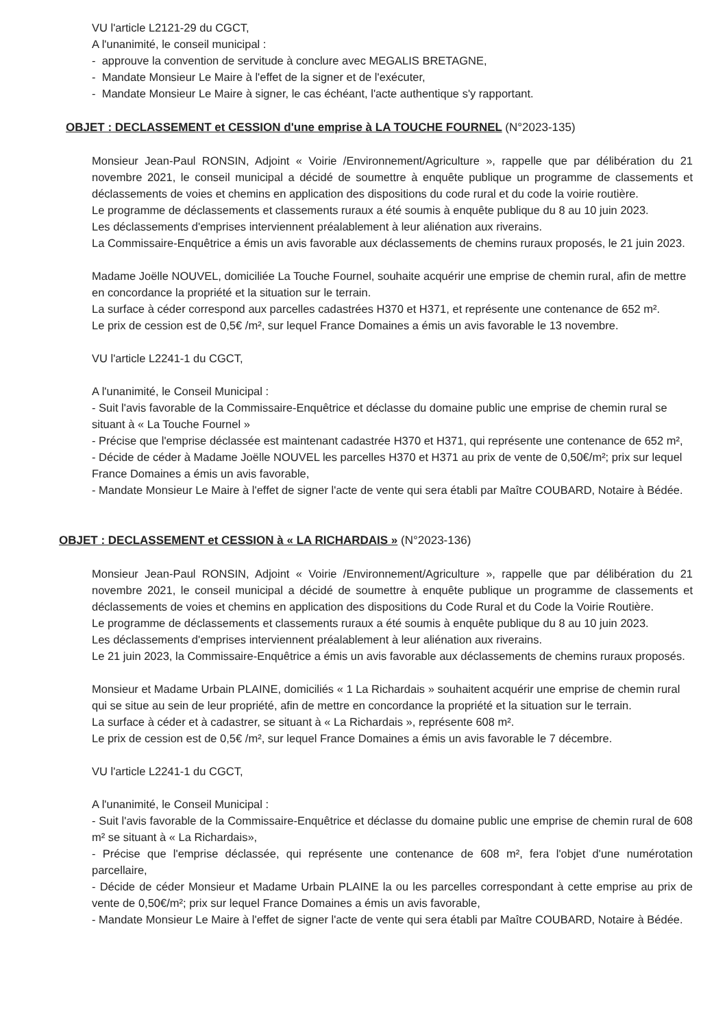VU l'article L2121-29 du CGCT,
A l'unanimité, le conseil municipal :
- approuve la convention de servitude à conclure avec MEGALIS BRETAGNE,
- Mandate Monsieur Le Maire à l'effet de la signer et de l'exécuter,
- Mandate Monsieur Le Maire à signer, le cas échéant, l'acte authentique s'y rapportant.
OBJET : DECLASSEMENT et CESSION d'une emprise à LA TOUCHE FOURNEL (N°2023-135)
Monsieur Jean-Paul RONSIN, Adjoint « Voirie /Environnement/Agriculture », rappelle que par délibération du 21 novembre 2021, le conseil municipal a décidé de soumettre à enquête publique un programme de classements et déclassements de voies et chemins en application des dispositions du code rural et du code la voirie routière.
Le programme de déclassements et classements ruraux a été soumis à enquête publique du 8 au 10 juin 2023.
Les déclassements d'emprises interviennent préalablement à leur aliénation aux riverains.
La Commissaire-Enquêtrice a émis un avis favorable aux déclassements de chemins ruraux proposés, le 21 juin 2023.
Madame Joëlle NOUVEL, domiciliée La Touche Fournel, souhaite acquérir une emprise de chemin rural, afin de mettre en concordance la propriété et la situation sur le terrain.
La surface à céder correspond aux parcelles cadastrées H370 et H371, et représente une contenance de 652 m².
Le prix de cession est de 0,5€ /m², sur lequel France Domaines a émis un avis favorable le 13 novembre.
VU l'article L2241-1 du CGCT,
A l'unanimité, le Conseil Municipal :
- Suit l'avis favorable de la Commissaire-Enquêtrice et déclasse du domaine public une emprise de chemin rural se situant à « La Touche Fournel »
- Précise que l'emprise déclassée est maintenant cadastrée H370 et H371, qui représente une contenance de 652 m²,
- Décide de céder à Madame Joëlle NOUVEL les parcelles H370 et H371 au prix de vente de 0,50€/m²; prix sur lequel France Domaines a émis un avis favorable,
- Mandate Monsieur Le Maire à l'effet de signer l'acte de vente qui sera établi par Maître COUBARD, Notaire à Bédée.
OBJET : DECLASSEMENT et CESSION à « LA RICHARDAIS » (N°2023-136)
Monsieur Jean-Paul RONSIN, Adjoint « Voirie /Environnement/Agriculture », rappelle que par délibération du 21 novembre 2021, le conseil municipal a décidé de soumettre à enquête publique un programme de classements et déclassements de voies et chemins en application des dispositions du Code Rural et du Code la Voirie Routière.
Le programme de déclassements et classements ruraux a été soumis à enquête publique du 8 au 10 juin 2023.
Les déclassements d'emprises interviennent préalablement à leur aliénation aux riverains.
Le 21 juin 2023, la Commissaire-Enquêtrice a émis un avis favorable aux déclassements de chemins ruraux proposés.
Monsieur et Madame Urbain PLAINE, domiciliés « 1 La Richardais » souhaitent acquérir une emprise de chemin rural qui se situe au sein de leur propriété, afin de mettre en concordance la propriété et la situation sur le terrain.
La surface à céder et à cadastrer, se situant à « La Richardais », représente 608 m².
Le prix de cession est de 0,5€ /m², sur lequel France Domaines a émis un avis favorable le 7 décembre.
VU l'article L2241-1 du CGCT,
A l'unanimité, le Conseil Municipal :
- Suit l'avis favorable de la Commissaire-Enquêtrice et déclasse du domaine public une emprise de chemin rural de 608 m² se situant à « La Richardais»,
- Précise que l'emprise déclassée, qui représente une contenance de 608 m², fera l'objet d'une numérotation parcellaire,
- Décide de céder Monsieur et Madame Urbain PLAINE la ou les parcelles correspondant à cette emprise au prix de vente de 0,50€/m²; prix sur lequel France Domaines a émis un avis favorable,
- Mandate Monsieur Le Maire à l'effet de signer l'acte de vente qui sera établi par Maître COUBARD, Notaire à Bédée.